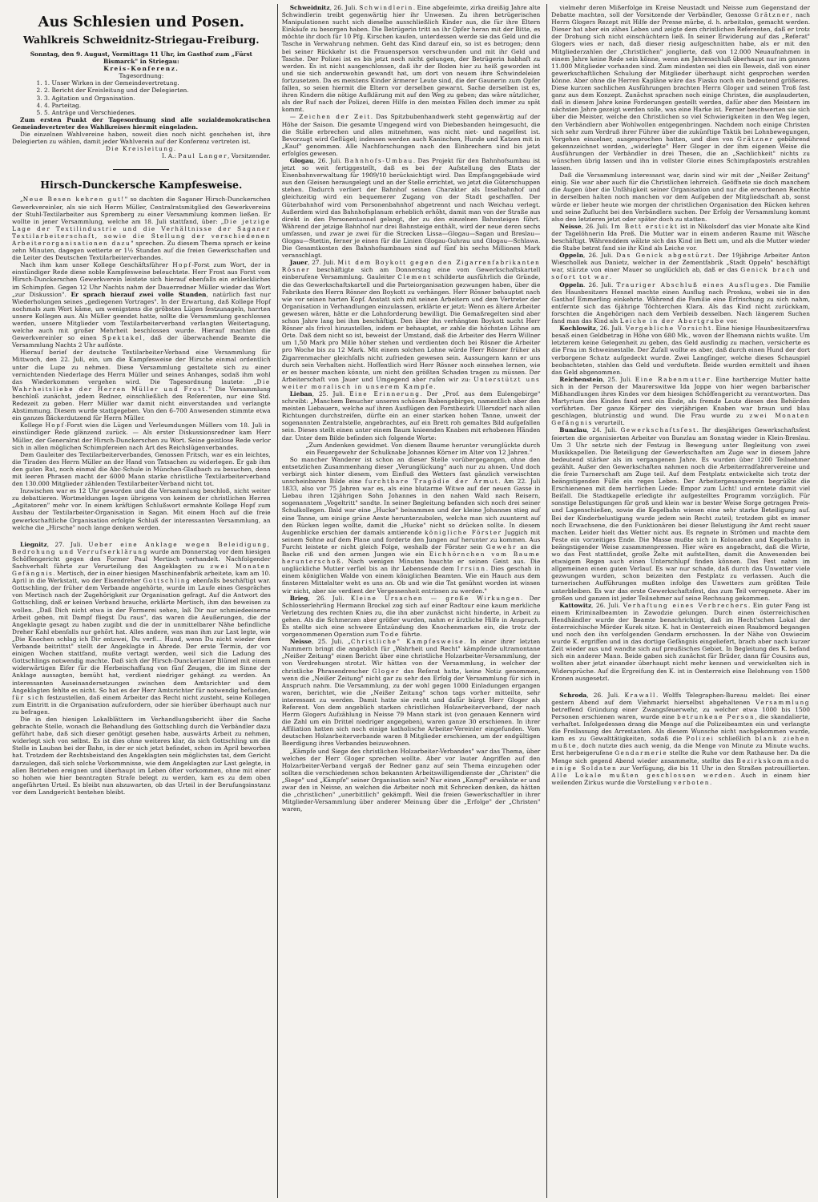Aus Schlesien und Posen.
Wahlkreis Schweidnitz-Striegau-Freiburg.
Sonntag, den 9. August, Vormittags 11 Uhr, im Gasthof zum „Fürst Bismarck" in Striegau:
Kreis-Konferenz.
Tagesordnung:
1. 1. Unser Wirken in der Gemeindevertretung.
2. 2. Bericht der Kreisleitung und der Delegierten.
3. 3. Agitation und Organisation.
4. 4. Parteitag.
5. 5. Anträge und Verschiedenes.
Zum ersten Punkt der Tagesordnung sind alle sozialdemokratischen Gemeindevertreter des Wahlkreises hiermit eingeladen.
Die einzelnen Wahlvereine haben, soweit dies noch nicht geschehen ist, ihre Delegierten zu wählen, damit jeder Wahlverein auf der Konferenz vertreten ist.
Die Kreisleitung.
I. A.: Paul Langer, Vorsitzender.
Hirsch-Dunckersche Kampfesweise.
„Neue Besen kehren gut!" so dachten die Saganer Hirsch-Dunckerschen Gewerkvereinler, als sie sich Herrn Müller, Centralratsmitglied des Gewerkvereins der Stuhl-Textilarbeiter aus Spremberg zu einer Versammlung kommen ließen. Er wollte in jener Versammlung, welche am 18. Juli stattfand, über: „Die jetzige Lage der Textilindustrie und die Verhältnisse der Saganer Textilarbeiterschaft, sowie die Stellung der verschiedenen Arbeiterorganisationen dazu" sprechen. Zu diesem Thema sprach er keine zehn Minuten, dagegen wetterte er 1½ Stunden auf die freien Gewerkschaften und die Leiter des Deutschen Textilarbeiterverbandes.
Nach ihm kam unser Kollege Geschäftsführer Hopf-Forst zum Wort, der in einstündiger Rede diese noble Kampfesweise beleuchtete. Herr Frost aus Forst vom Hirsch-Dunckerschen Gewerkverein leistete sich hierauf ebenfalls ein erkleckliches im Schimpfen. Gegen 12 Uhr Nachts nahm der Dauerredner Müller wieder das Wort „zur Diskussion". Er sprach hierauf zwei volle Stunden, natürlich fast nur Wiederholungen seines „gediegenen Vortrages". In der Erwartung, daß Kollege Hopf nochmals zum Wort käme, um wenigstens die gröbsten Lügen festzunageln, harrten unsere Kollegen aus. Als Müller geendet hatte, sollte die Versammlung geschlossen werden, unsere Mitglieder vom Textilarbeiterverband verlangten Weitertagung, welche auch mit großer Mehrheit beschlossen wurde. Hierauf machten die Gewerkvereinler so einen Spektakel, daß der überwachende Beamte die Versammlung Nachts 2 Uhr auflöste.
Hierauf berief der deutsche Textilarbeiter-Verband eine Versammlung für Mittwoch, den 22. Juli, ein, um die Kampfesweise der Hirsche einmal ordentlich unter die Lupe zu nehmen. Diese Versammlung gestaltete sich zu einer vernichtenden Niederlage des Herrn Müller und seines Anhanges, sodaß ihm wohl das Wiederkommen vergehen wird. Die Tagesordnung lautete: „Die Wahrheitsliebe der Herren Müller und Frost." Die Versammlung beschloß zunächst, jedem Redner, einschließlich des Referenten, nur eine Std. Redezeit zu geben. Herr Müller war damit nicht einverstanden und verlangte Abstimmung. Diesem wurde stattgegeben. Von den 6–700 Anwesenden stimmte etwa ein ganzes Bäckerdutzend für Herrn Müller.
Kollege Hopf-Forst wies die Lügen und Verleumdungen Müllers vom 18. Juli in einstündiger Rede glänzend zurück. — Als erster Diskussionsredner kam Herr Müller, der Generalrat der Hirsch-Dunckerschen zu Wort. Seine geistlose Rede verlor sich in allen möglichen Schimpfereien nach Art des Reichslügenverbandes.
Dem Gauleiter des Textilarbeiterverbandes, Genossen Fritsch, war es ein leichtes, die Tiraden des Herrn Müller an der Hand von Tatsachen zu widerlegen. Er gab ihm den guten Rat, noch einmal die Abc-Schule in München-Gladbach zu besuchen, denn mit leeren Phrasen macht der 6000 Mann starke christliche Textilarbeiterverband den 130.000 Mitglieder zählenden Textilarbeiter-Verband nicht tot.
Inzwischen war es 12 Uhr geworden und die Versammlung beschloß, nicht weiter zu debattieren. Wortmeldungen lagen übrigens von keinem der christlichen Herren „Agitatoren" mehr vor. In einem kräftigen Schlußwort ermahnte Kollege Hopf zum Ausbau der Textilarbeiter-Organisation in Sagan. Mit einem Hoch auf die freie gewerkschaftliche Organisation erfolgte Schluß der interessanten Versammlung, an welche die „Hirsche" noch lange denken werden.
Liegnitz, 27. Juli. Ueber eine Anklage wegen Beleidigung, Bedrohung und Verrufserklärung wurde am Donnerstag vor dem hiesigen Schöffengericht gegen den Former Paul Mertisch verhandelt. Nachfolgender Sachverhalt führte zur Verurteilung des Angeklagten zu zwei Monaten Gefängnis. Mertisch, der in einer hiesigen Maschinenfabrik arbeitete, kam am 10. April in die Werkstatt, wo der Eisendreher Gottschling ebenfalls beschäftigt war. Gottschling, der früher dem Verbande angehörte, wurde im Laufe eines Gespräches von Mertisch nach der Zugehörigkeit zur Organisation gefragt. Auf die Antwort des Gottschling, daß er keinen Verband brauche, erklärte Mertisch, ihm das beweisen zu wollen. „Daß Dich nicht etwa in der Formerei sehen, laß Dir nur schmiedeeiserne Arbeit geben, mit Dampf fliegst Du raus", das waren die Aeußerungen, die der Angeklagte gesagt zu haben zugibt und die der in unmittelbarer Nähe befindliche Dreher Kahl ebenfalls nur gehört hat. Alles andere, was man ihm zur Last legte, wie „Die Knochen schlag ich Dir entzwei, Du verfl... Hund, wenn Du nicht wieder dem Verbande beitrittst" stellt der Angeklagte in Abrede. Der erste Termin, der vor einigen Wochen stattfand, mußte vertagt werden, weil sich die Ladung des Gottschlings notwendig machte. Daß sich der Hirsch-Dunckerianer Blümel mit einem widerwärtigen Eifer für die Herbeischaffung von fünf Zeugen, die im Sinne der Anklage aussagten, bemüht hat, verdient niedriger gehängt zu werden. An interessanten Auseinandersetzungen zwischen dem Amtsrichter und dem Angeklagten fehlte es nicht. So hat es der Herr Amtsrichter für notwendig befunden, für sich festzustellen, daß einem Arbeiter das Recht nicht zusteht, seine Kollegen zum Eintritt in die Organisation aufzufordern, oder sie hierüber überhaupt auch nur zu befragen.
Die in den hiesigen Lokalblättern im Verhandlungsbericht über die Sache gebrachte Stelle, wonach die Behandlung des Gottschling durch die Verbändler dazu geführt habe, daß sich dieser genötigt gesehen habe, auswärts Arbeit zu nehmen, widerlegt sich von selbst. Es ist dies ohne weiteres klar, da sich Gottschling um die Stelle in Lauban bei der Bahn, in der er sich jetzt befindet, schon im April beworben hat. Trotzdem der Rechtsbeistand des Angeklagten sein möglichstes tat, dem Gericht darzulegen, daß sich solche Vorkommnisse, wie dem Angeklagten zur Last gelegte, in allen Betrieben ereignen und überhaupt im Leben öfter vorkommen, ohne mit einer so hohen wie hier beantragten Strafe belegt zu werden, kam es zu dem oben angeführten Urteil. Es bleibt nun abzuwarten, ob das Urteil in der Berufungsinstanz vor dem Landgericht bestehen bleibt.
Schweidnitz, 26. Juli. Schwindlerin. Eine abgefeimte, zirka dreißig Jahre alte Schwindlerin treibt gegenwärtig hier ihr Unwesen. Zu ihren betrügerischen Manipulationen sucht sich dieselbe ausschließlich Kinder aus, die für ihre Eltern Einkäufe zu besorgen haben. Die Betrügerin tritt an ihr Opfer heran mit der Bitte, es möchte ihr doch für 10 Pfg. Kirschen kaufen, unterdessen werde sie das Geld und die Tasche in Verwahrung nehmen. Geht das Kind darauf ein, so ist es betrogen; denn bei seiner Rückkehr ist die Frauensperson verschwunden und mit ihr Geld und Tasche. Der Polizei ist es bis jetzt noch nicht gelungen, der Betrügerin habhaft zu werden. Es ist nicht ausgeschlossen, daß ihr der Boden hier zu heiß geworden ist und sie sich anderswohin gewandt hat, um dort von neuem ihre Schwindeleien fortzusetzen. Da es meistens Kinder ärmerer Leute sind, die der Gaunerin zum Opfer fallen, so seien hiermit die Eltern vor derselben gewarnt. Sache derselben ist es, ihren Kindern die nötige Aufklärung mit auf den Weg zu geben; das wäre nützlicher, als der Ruf nach der Polizei, deren Hilfe in den meisten Fällen doch immer zu spät kommt.
— Zeichen der Zeit. Das Spitzbubenhandwerk steht gegenwärtig auf der Höhe der Saison. Die gesamte Umgegend wird von Diebesbanden heimgesucht, die die Ställe erbrechen und alles mitnehmen, was nicht niet- und nagelfest ist. Bevorzugt wird Geflügel; indessen werden auch Kaninchen, Hunde und Katzen mit in „Kauf" genommen. Alle Nachforschungen nach den Einbrechern sind bis jetzt erfolglos gewesen.
Glogau, 26. Juli. Bahnhofs-Umbau. Das Projekt für den Bahnhofsumbau ist jetzt so weit fertiggestellt, daß es bei der Aufstellung des Etats der Eisenbahnverwaltung für 1909/10 berücksichtigt wird. Das Empfangsgebäude wird aus den Gleisen herausgelegt und an der Stelle errichtet, wo jetzt die Güterschuppen stehen. Dadurch verliert der Bahnhof seinen Charakter als Inselbahnhof und gleichzeitig wird ein bequemerer Zugang von der Stadt geschaffen. Der Güterbahnhof wird vom Personenbahnhof abgetrennt und nach Weichau verlegt. Außerdem wird das Bahnhofsplanum erheblich erhöht, damit man von der Straße aus direkt in den Personentunnel gelangt, der zu den einzelnen Bahnsteigen führt. Während der jetzige Bahnhof nur drei Bahnsteige enthält, wird der neue deren sechs umfassen, und zwar je zwei für die Strecken Lissa—Glogau—Sagan und Breslau—Glogau—Stettin, ferner je einen für die Linien Glogau-Guhrau und Glogau—Schlawa. Die Gesamtkosten des Bahnhofsumbaues sind auf fünf bis sechs Millionen Mark veranschlagt.
Jauer, 27. Juli. Mit dem Boykott gegen den Zigarrenfabrikanten Rösner beschäftigte sich am Donnerstag eine vom Gewerkschaftskartell einberufene Versammlung. Gauleiter Clement schilderte ausführlich die Gründe, die das Gewerkschaftskartell und die Parteiorganisation gezwungen haben, über die Fabrikate des Herrn Rösner den Boykott zu verhängen. Herr Rösner behauptet nach wie vor seinen harten Kopf. Anstatt sich mit seinen Arbeitern und dem Vertreter der Organisation in Verhandlungen einzulassen, erklärte er jetzt: Wenn es ältere Arbeiter gewesen wären, hätte er die Lohnforderung bewilligt. Die Gemaßregelten sind aber schon Jahre lang bei ihm beschäftigt. Den über ihn verhängten Boykott sucht Herr Rösner als frivol hinzustellen, indem er behauptet, er zahle die höchsten Löhne am Orte. Daß dem nicht so ist, beweist der Umstand, daß die Arbeiter des Herrn Willner um 1,50 Mark pro Mille höher stehen und verdienten doch bei Rösner die Arbeiter pro Woche bis zu 12 Mark. Mit einem solchen Lohne würde Herr Rösner früher als Zigarrenmacher gleichfalls nicht zufrieden gewesen sein. Aussungern kann er uns durch sein Verhalten nicht. Hoffentlich wird Herr Rösner noch einsehen lernen, wie er es besser machen könnte, um nicht den größten Schaden tragen zu müssen. Der Arbeiterschaft von Jauer und Umgegend aber rufen wir zu: Unterstützt uns weiter moralisch in unserem Kampfe.
Lieban, 25. Juli. Eine Erinnerung. Der „Prof. aus dem Eulengebirge" schreibt: „Manchem Besucher unseres schönen Rabengebirges, namentlich aber den meisten Liebauern, welche auf ihren Ausflügen den Forstbezirk Ullersdorf nach allen Richtungen durchstreifen, dürfte ein an einer starken hohen Tanne, unweit der sogenannten Zentralstelle, angebrachtes, auf ein Brett roh gemaltes Bild aufgefallen sein. Dieses stellt einen unter einem Baum knieenden Knaben mit erhobenen Händen dar. Unter dem Bilde befinden sich folgende Worte:
„Zum Andenken gewidmet. Von diesem Baume herunter verunglückte durch ein Feuergewehr der Schulknabe Johannes Körner im Alter von 12 Jahren."
So mancher Wanderer ist schon an dieser Stelle vorübergegangen, ohne den entsetzlichen Zusammenhang dieser „Verunglückung" auch nur zu ahnen. Und doch verbirgt sich hinter diesem, vom Einfluß des Wetters fast gänzlich verwischten unscheinbaren Bilde eine furchtbare Tragödie der Armut. Am 22. Juli 1833, also vor 75 Jahren war es, als eine blutarme Witwe auf der neuen Gasse in Liebau ihren 12jährigen Sohn Johannes in den nahen Wald nach Reisern, sogenanntem „Vogeltritt" sandte. In seiner Begleitung befanden sich noch drei seiner Schulkollegen. Bald war eine „Hucke" beisammen und der kleine Johannes stieg auf eine Tanne, um einige grüne Aeste herunterzubolen, welche man sich zuunterst auf den Rücken legen wollte, damit die „Hucke" nicht so drücken sollte. In diesem Augenblicke erschien der damals amtierende königliche Förster Juggich mit seinem Sohne auf dem Plane und forderte den Jungen auf herunter zu kommen. Aus Furcht leistete er nicht gleich Folge, weshalb der Förster sein Gewehr an die Backe riß und den armen Jungen wie ein Eichhörnchen vom Baume herunterschoß. Nach wenigen Minuten hauchte er seinen Geist aus. Die unglückliche Mutter verfiel bis an ihr Lebensende dem Irrsinn. Dies geschah in einem königlichen Walde von einem königlichen Beamten. Wie ein Hauch aus dem finsteren Mittelalter weht es uns an. Ob und wie die Tat gesühnt worden ist wissen wir nicht, aber sie verdient der Vergessenheit entrissen zu werden."
Brieg, 26. Juli. Kleine Ursachen — große Wirkungen. Der Schlosserlehrling Hermann Brockel zog sich auf einer Radtour eine kaum merkliche Verletzung des rechten Knies zu, die ihn aber zunächst nicht hinderte, in Arbeit zu gehen. Als die Schmerzen aber größer wurden, nahm er ärztliche Hilfe in Anspruch. Es stellte sich eine schwere Entzündung des Knochenmarkes ein, die trotz der vorgenommenen Operation zum Tode führte.
Neisse, 25. Juli. „Christliche" Kampfesweise. In einer ihrer letzten Nummern bringt die angeblich für „Wahrheit und Recht" kämpfende ultramontane „Neißer Zeitung" einen Bericht über eine christliche Holzarbeiter-Versammlung, der von Verdrehungen strotzt. Wir hätten von der Versammlung, in welcher der christliche Phrasendrescher Gloger das Referat hatte, keine Notiz genommen, wenn die „Neißer Zeitung" nicht gar zu sehr den Erfolg der Versammlung für sich in Anspruch nahm. Die Versammlung, zu der wohl gegen 1000 Einladungen ergangen waren, berichtet, wie die „Neißer Zeitung" schon tags vorher mitteilte, sehr interessant zu werden. Damit hatte sie recht und dafür bürgt Herr Gloger als Referent. Von dem angeblich starken christlichen Holzarbeiterverband, der nach Herrn Glogers Aufzählung in Neisse 79 Mann stark ist (von genauen Kennern wird die Zahl um ein Drittel niedriger angegeben), waren ganze 30 erschienen. In ihrer Affiliation hatten sich noch einige katholische Arbeiter-Vereinler eingefunden. Vom deutschen Holzarbeiterverbande waren 8 Mitglieder erschienen, um der endgültigen Beerdigung ihres Verbandes beizuwohnen.
„Kämpfe und Siege des christlichen Holzarbeiter-Verbandes" war das Thema, über welches der Herr Gloger sprechen wollte. Aber vor lauter Angriffen auf den Holzarbeiter-Verband vergaß der Redner ganz auf sein Thema einzugehen oder sollten die verschiedenen schon bekannten Arbeitswilligendienste der „Christen" die „Siege" und „Kämpfe" seiner Organisation sein? Nur einen „Kampf" erwähnte er und zwar den in Neisse, an welchen die Arbeiter noch mit Schrecken denken, da hätten die „christlichen" „unerbittlich" gekämpft. Weil die freien Gewerkschaftler in ihrer Mitglieder-Versammlung über anderer Meinung über die „Erfolge" der „Christen" waren,
vielmehr deren Mißerfolge im Kreise Neustadt und Neisse zum Gegenstand der Debatte machten, soll der Vorsitzende der Verbändler, Genosse Grätzner, nach Herrn Glogers Rezept mit Hilfe der Presse mürbe, d. h. arbeitslos, gemacht werden. Dieser hat aber ein zähes Leben und zeigte dem christlichen Referenten, daß er trotz der Drohung sich nicht einschüchtern ließ. In seiner Erwiderung auf das „Referat" Glogers wies er nach, daß dieser riesig aufgeschnitten habe, als er mit den Mitgliederzahlen der „Christlichen" jonglierte, daß von 12.000 Neuaufnahmen in einem Jahre keine Rede sein könne, wenn am Jahresschluß überhaupt nur im ganzen 11.000 Mitglieder vorhanden sind. Zum mindesten sei dies ein Beweis, daß von einer gewerkschaftlichen Schulung der Mitglieder überhaupt nicht gesprochen werden könne. Aber ohne die Herren Kapläne wäre das Fiasko noch ein bedeutend größeres. Diese kurzen sachlichen Ausführungen brachten Herrn Gloger und seinen Troß fast ganz aus dem Konzept. Zunächst sprachen noch einige Christen, die ausplauderten, daß in diesem Jahre keine Forderungen gestellt werden, dafür aber den Meistern im nächsten Jahre gezeigt werden solle, was eine Harke ist. Ferner beschwerten sie sich über die Meister, welche den Christlichen so viel Schwierigkeiten in den Weg legen, den Verbändlern aber Wohlwollen entgegenbringen. Nachdem noch einige Christen sich sehr zum Verdruß ihrer Führer über die zukünftige Taktik bei Lohnbewegungen, Vorgehen einzelner, ausgesprochen hatten, und dies von Grätzner gebührend gekennzeichnet worden, „widerlegte" Herr Gloger in der ihm eigenen Weise die Ausführungen der Verbändler in drei Thesen, die an „Sachlichkeit" nichts zu wünschen übrig lassen und ihn in vollster Glorie eines Schimpfapostels erstrahlen lassen.
Daß die Versammlung interessant war, darin sind wir mit der „Neißer Zeitung" einig. Sie war aber auch für die Christlichen lehrreich. Geöffnete sie doch manchem die Augen über die Unfähigkeit seiner Organisation und nur die erworbenen Rechte in derselben halten noch manchen vor dem Aufgeben der Mitgliedschaft ab, sonst würde er lieber heute wie morgen der christlichen Organisation den Rücken kehren und seine Zuflucht bei den Verbändlern suchen. Der Erfolg der Versammlung kommt also den letzteren jetzt oder später doch zu statten.
Neisse, 26. Juli. Im Bett erstickt ist in Nikolsdorf das vier Monate alte Kind der Tagelöhnerin Ida Preß. Die Mutter war in einem anderen Raume mit Wäsche beschäftigt. Währenddem wälzte sich das Kind im Bett um, und als die Mutter wieder die Stube betrat fand sie ihr Kind als Leiche vor.
Oppeln, 26. Juli. Das Genick abgestürzt. Der 19jährige Arbeiter Anton Wieschollek aus Danietz, welcher in der Zementfabrik „Stadt Oppeln" beschäftigt war, stürzte von einer Mauer so unglücklich ab, daß er das Genick brach und sofort tot war.
Oppeln. 26. Juli. Trauriger Abschluß eines Ausfluges. Die Familie des Hausbesitzers Hennel machte einen Ausflug nach Proskau, wobei sie in den Gasthof Emmerling einkehrte. Während die Familie eine Erfrischung zu sich nahm, entfernte sich das 6jährige Töchterchen Klara. Als das Kind nicht zurückkam, forschten die Angehörigen nach dem Verbleib desselben. Nach längerem Suchen fand man das Kind als Leiche in der Abortgrube vor.
Kochlowitz, 26. Juli. Vergebliche Vorsicht. Eine hiesige Hausbesitzersfrau besaß einen Geldbetrag in Höhe von 680 Mk., wovon der Ehemann nichts wußte. Um letzterem keine Gelegenheit zu geben, das Geld ausfindig zu machen, versicherte es die Frau im Schweinestalle. Der Zufall wollte es aber, daß durch einen Hund der dort verborgene Schatz aufgedeckt wurde. Zwei Langfinger, welche dieses Schauspiel beobachteten, stahlen das Geld und verduftete. Beide wurden ermittelt und ihnen das Geld abgenommen.
Reichenstein, 25. Juli. Eine Rabenmutter. Eine hartherzige Mutter hatte sich in der Person der Maurerswitwe Ida Joppe von hier wegen barbarischer Mißhandlungen ihres Kindes vor dem hiesigen Schöffengericht zu verantworten. Das Martyrium des Kindes fand erst ein Ende, als fremde Leute dieses den Behörden vorführten. Der ganze Körper des vierjährigen Knaben war braun und blau geschlagen, blutrünstig und wund. Die Frau wurde zu zwei Monaten Gefängnis verurteilt.
Bunzlau, 24. Juli. Gewerkschaftsfest. Ihr diesjähriges Gewerkschaftsfest feierten die organisierten Arbeiter von Bunzlau am Sonntag wieder in Klein-Breslau. Um 3 Uhr setzte sich der Festzug in Bewegung unter Begleitung von zwei Musikkapellen. Die Beteiligung der Gewerkschaften am Zuge war in diesem Jahre bedeutend stärker als im vergangenen Jahre. Es wurden über 1200 Teilnehmer gezählt. Außer den Gewerkschaften nahmen noch die Arbeiterradfahrervereine und die freie Turnerschaft am Zuge teil. Auf dem Festplatz entwickelte sich trotz der beängstigenden Fülle ein reges Leben. Der Arbeitergesangverein begrüßte die Erschienenen mit dem herrlichen Liede: Empor zum Licht! und erntete damit viel Beifall. Die Stadtkapelle erledigte ihr aufgestelltes Programm vorzüglich. Für sonstige Belustigungen für groß und klein war in bester Weise Sorge getragen Preis- und Lagenschießen, sowie die Kegelbahn wiesen eine sehr starke Beteiligung auf. Bei der Kinderbelustigung wurde jedem sein Recht zuteil; trotzdem gibt es immer noch Erwachsene, die den Funktionären bei dieser Belustigung ihr Amt recht sauer machen. Leider hielt das Wetter nicht aus. Es regnete in Strömen und machte dem Feste ein vorzeitiges Ende. Die Masse mußte sich in Kolonaden und Kegelbahn in beängstigender Weise zusammenpressen. Hier wäre es angebracht, daß die Wirte, wo das Fest stattfindet, große Zelte mit aufstellten, damit die Anwesenden bei etwaigem Regen auch einen Unterschlupf finden können. Das Fest nahm im allgemeinen einen guten Verlauf. Es war nur schade, daß durch das Unwetter viele gezwungen wurden, schon beizeiten den Festplatz zu verlassen. Auch die turnerischen Aufführungen mußten infolge des Unwetters zum größten Teile unterbleiben. Es war das erste Gewerkschaftsfest, das zum Teil verregnete. Aber im großen und ganzen ist jeder Teilnehmer auf seine Rechnung gekommen.
Kattowitz, 26. Juli. Verhaftung eines Verbrechers. Ein guter Fang ist einem Kriminalbeamten in Zawodzie gelungen. Durch einen österreichischen Hendhändler wurde der Beamte benachrichtigt, daß im Hecht'schen Lokal der österreichische Mörder Kurek sitze. K. hat in Oesterreich einen Raubmord begangen und noch den ihn verfolgenden Gendarm erschossen. In der Nähe von Oswiecim wurde K. ergriffen und in das dortige Gefängnis eingeliefert, brach aber nach kurzer Zeit wieder aus und wandte sich auf preußisches Gebiet. In Begleitung des K. befand sich ein anderer Mann. Beide gaben sich zunächst für Brüder, dann für Cousins aus, wollten aber jetzt einander überhaupt nicht mehr kennen und verwickelten sich in Widersprüche. Auf die Ergreifung des K. ist in Oesterreich eine Belohnung von 1500 Kronen ausgesetzt.
Schroda, 26. Juli. Krawall. Wolffs Telegraphen-Bureau meldet: Bei einer gestern Abend auf dem Viehmarkt hierselbst abgehaltenen Versammlung betreffend Gründung einer Zwangsfeuerwehr, zu welcher etwa 1000 bis 1500 Personen erschienen waren, wurde eine betrunkene Person, die skandalierte, verhaftet. Infolgedessen drang die Menge auf die Polizeibeamten ein und verlangte die Freilassung des Arrestanten. Als diesem Wunsche nicht nachgekommen wurde, kam es zu Gewalttätigkeiten, sodaß die Polizei schließlich blank ziehen mußte, doch nutzte dies auch wenig, da die Menge von Minute zu Minute wuchs. Erst herbeigerufene Gendarmerie stellte die Ruhe vor dem Rathause her. Da die Menge sich gegend Abend wieder ansammelte, stellte das Bezirkskommando einige Soldaten zur Verfügung, die bis 11 Uhr in den Straßen patrouillierten. Alle Lokale mußten geschlossen werden. Auch in einem hier weilenden Zirkus wurde die Vorstellung verboten.